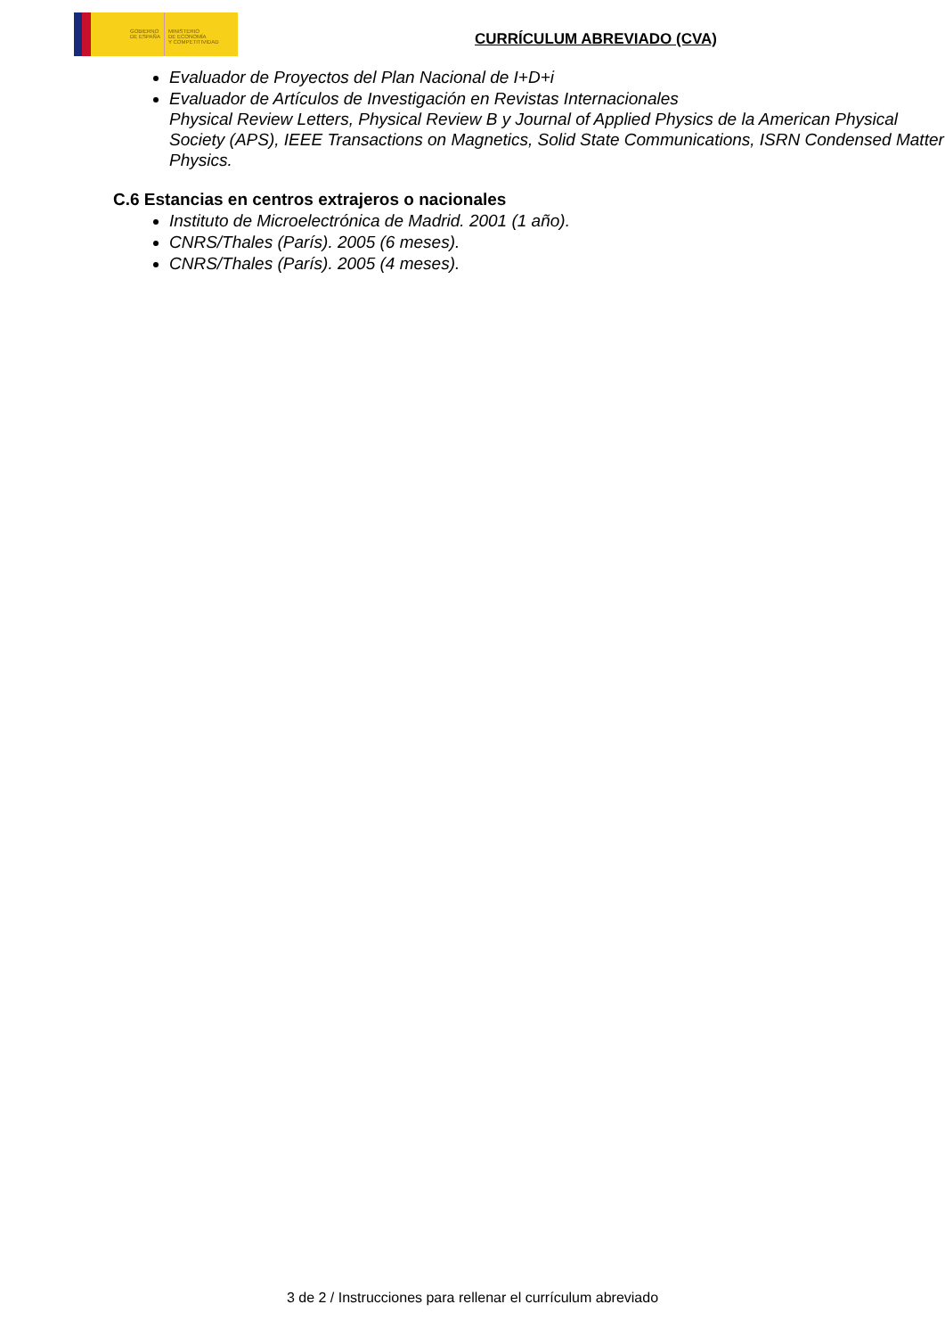GOBIERNO
DE ESPAÑA
MINISTERIO
DE ECONOMÍA
Y COMPETITIVIDAD
CURRÍCULUM ABREVIADO (CVA)
Evaluador de Proyectos del Plan Nacional de I+D+i
Evaluador de Artículos de Investigación en Revistas Internacionales
Physical Review Letters, Physical Review B y Journal of Applied Physics de la American Physical Society (APS), IEEE Transactions on Magnetics, Solid State Communications, ISRN Condensed Matter Physics.
C.6 Estancias en centros extrajeros o nacionales
Instituto de Microelectrónica de Madrid. 2001 (1 año).
CNRS/Thales (París). 2005 (6 meses).
CNRS/Thales (París). 2005 (4 meses).
3 de 2 / Instrucciones para rellenar el currículum abreviado